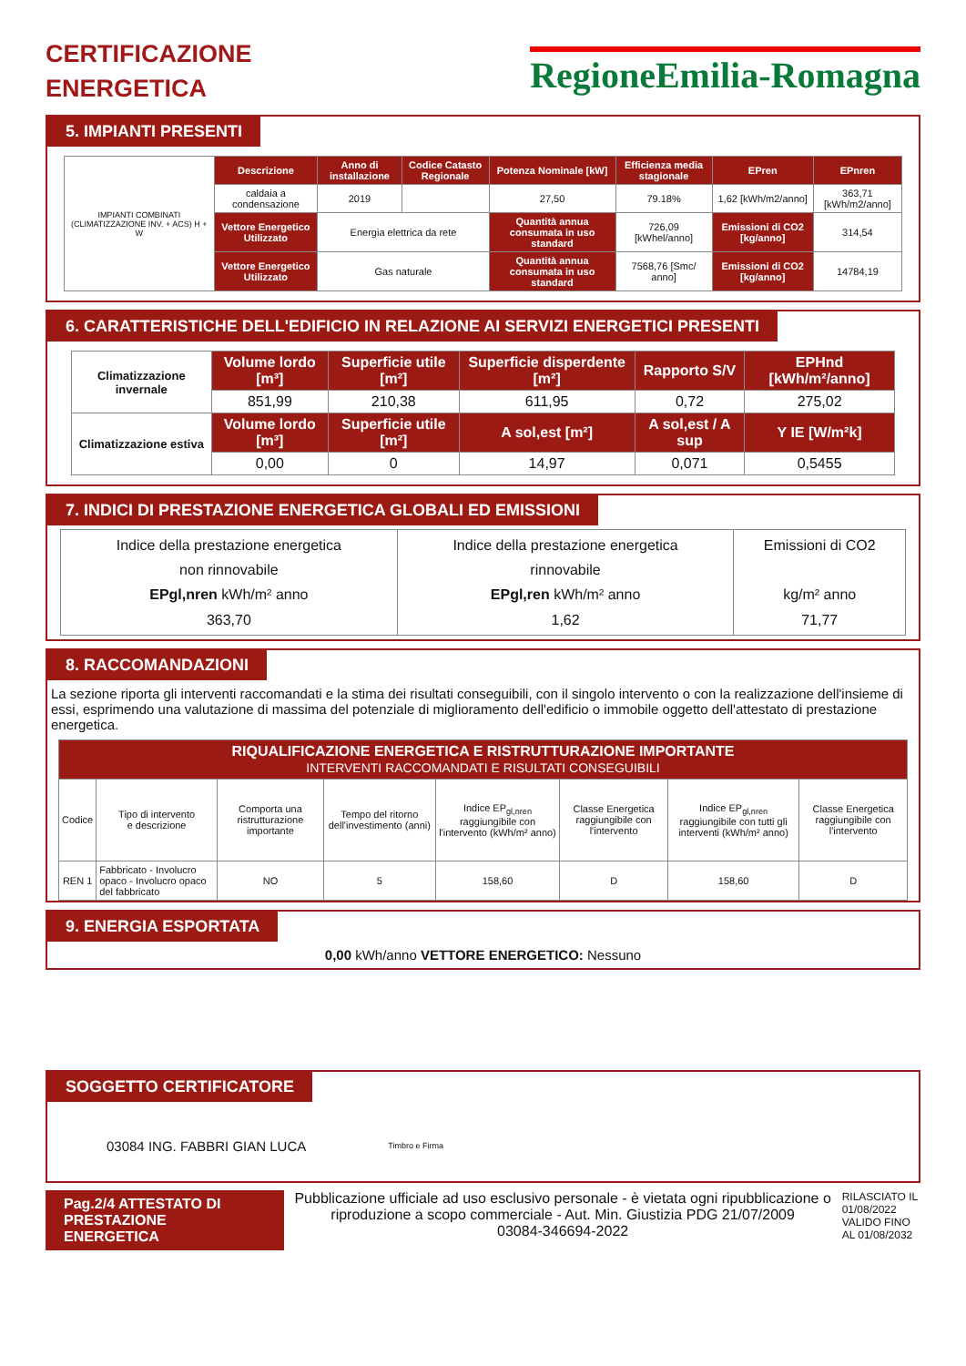CERTIFICAZIONE
ENERGETICA
RegioneEmilia-Romagna
5. IMPIANTI PRESENTI
| IMPIANTI COMBINATI (CLIMATIZZAZIONE INV. + ACS) H + W | Descrizione | Anno di installazione | Codice Catasto Regionale | Potenza Nominale [kW] | Efficienza media stagionale | EPren | EPnren |
| | caldaia a condensazione | 2019 | | 27,50 | 79.18% | 1,62 [kWh/m2/anno] | 363,71 [kWh/m2/anno] |
| | Vettore Energetico Utilizzato | Energia elettrica da rete | | Quantità annua consumata in uso standard | 726,09 [kWhel/anno] | Emissioni di CO2 [kg/anno] | 314,54 |
| | Vettore Energetico Utilizzato | Gas naturale | | Quantità annua consumata in uso standard | 7568,76 [Smc/ anno] | Emissioni di CO2 [kg/anno] | 14784,19 |
6. CARATTERISTICHE DELL'EDIFICIO IN RELAZIONE AI SERVIZI ENERGETICI PRESENTI
| Climatizzazione invernale | Volume lordo [m³] | Superficie utile [m²] | Superficie disperdente [m²] | Rapporto S/V | EPHnd [kWh/m²/anno] |
| | 851,99 | 210,38 | 611,95 | 0,72 | 275,02 |
| Climatizzazione estiva | Volume lordo [m³] | Superficie utile [m²] | A sol,est [m²] | A sol,est / A sup | Y IE [W/m²k] |
| | 0,00 | 0 | 14,97 | 0,071 | 0,5455 |
7. INDICI DI PRESTAZIONE ENERGETICA GLOBALI ED EMISSIONI
| Indice della prestazione energetica non rinnovabile EPgl,nren kWh/m² anno 363,70 | Indice della prestazione energetica rinnovabile EPgl,ren kWh/m² anno 1,62 | Emissioni di CO2 kg/m² anno 71,77 |
8. RACCOMANDAZIONI
La sezione riporta gli interventi raccomandati e la stima dei risultati conseguibili, con il singolo intervento o con la realizzazione dell'insieme di essi, esprimendo una valutazione di massima del potenziale di miglioramento dell'edificio o immobile oggetto dell'attestato di prestazione energetica.
| RIQUALIFICAZIONE ENERGETICA E RISTRUTTURAZIONE IMPORTANTE INTERVENTI RACCOMANDATI E RISULTATI CONSEGUIBILI | | | | | | | |
| --- | --- | --- | --- | --- | --- | --- | --- |
| Codice | Tipo di intervento e descrizione | Comporta una ristrutturazione importante | Tempo del ritorno dell'investimento (anni) | Indice EP<sub>gl,nren</sub> raggiungibile con l'intervento (kWh/m² anno) | Classe Energetica raggiungibile con l'intervento | Indice EP<sub>gl,nren</sub> raggiungibile con tutti gli interventi (kWh/m² anno) | Classe Energetica raggiungibile con l'intervento |
| REN 1 | Fabbricato - Involucro opaco - Involucro opaco del fabbricato | NO | 5 | 158,60 | D | 158,60 | D |
9. ENERGIA ESPORTATA
0,00 kWh/anno VETTORE ENERGETICO: Nessuno
SOGGETTO CERTIFICATORE
03084 ING. FABBRI GIAN LUCA Timbro e Firma
Pag.2/4 ATTESTATO DI PRESTAZIONE ENERGETICA
Pubblicazione ufficiale ad uso esclusivo personale - è vietata ogni ripubblicazione o riproduzione a scopo commerciale - Aut. Min. Giustizia PDG 21/07/2009
03084-346694-2022
RILASCIATO IL 01/08/2022
VALIDO FINO AL 01/08/2032